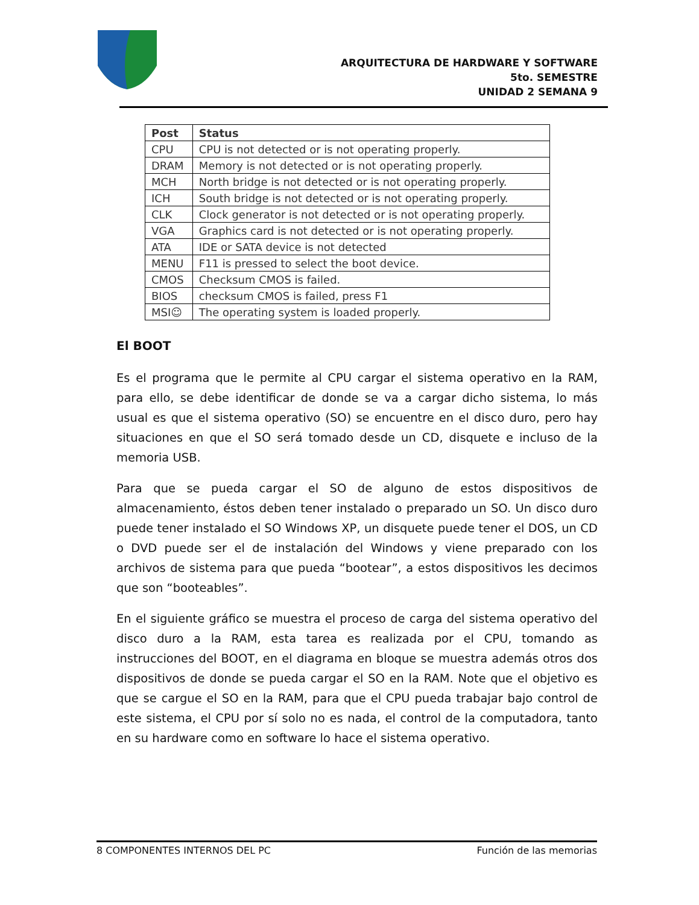ARQUITECTURA DE HARDWARE Y SOFTWARE
5to. SEMESTRE
UNIDAD 2 SEMANA 9
| Post | Status |
| --- | --- |
| CPU | CPU is not detected or is not operating properly. |
| DRAM | Memory is not detected or is not operating properly. |
| MCH | North bridge is not detected or is not operating properly. |
| ICH | South bridge is not detected or is not operating properly. |
| CLK | Clock generator is not detected or is not operating properly. |
| VGA | Graphics card is not detected or is not operating properly. |
| ATA | IDE or SATA device is not detected |
| MENU | F11 is pressed to select the boot device. |
| CMOS | Checksum CMOS is failed. |
| BIOS | checksum CMOS is failed, press F1 |
| MSI☺ | The operating system is loaded properly. |
El BOOT
Es el programa que le permite al CPU cargar el sistema operativo en la RAM, para ello, se debe identificar de donde se va a cargar dicho sistema, lo más usual es que el sistema operativo (SO) se encuentre en el disco duro, pero hay situaciones en que el SO será tomado desde un CD, disquete e incluso de la memoria USB.
Para que se pueda cargar el SO de alguno de estos dispositivos de almacenamiento, éstos deben tener instalado o preparado un SO. Un disco duro puede tener instalado el SO Windows XP, un disquete puede tener el DOS, un CD o DVD puede ser el de instalación del Windows y viene preparado con los archivos de sistema para que pueda “bootear”, a estos dispositivos les decimos que son “booteables”.
En el siguiente gráfico se muestra el proceso de carga del sistema operativo del disco duro a la RAM, esta tarea es realizada por el CPU, tomando as instrucciones del BOOT, en el diagrama en bloque se muestra además otros dos dispositivos de donde se pueda cargar el SO en la RAM. Note que el objetivo es que se cargue el SO en la RAM, para que el CPU pueda trabajar bajo control de este sistema, el CPU por sí solo no es nada, el control de la computadora, tanto en su hardware como en software lo hace el sistema operativo.
8 COMPONENTES INTERNOS DEL PC Función de las memorias